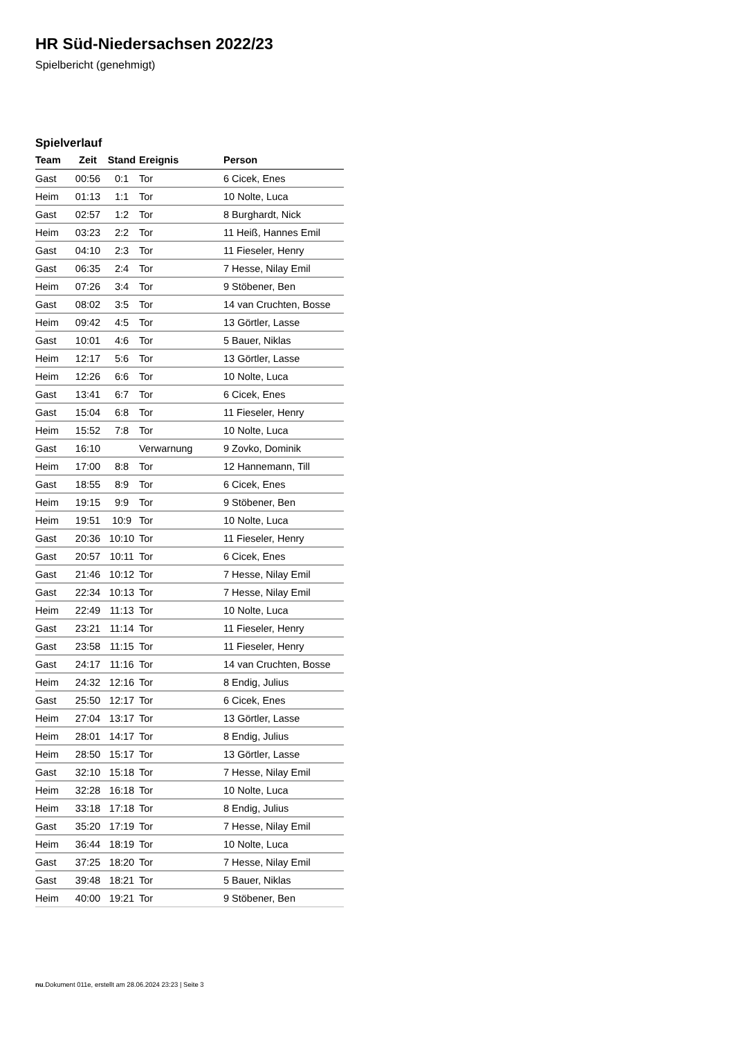HR Süd-Niedersachsen 2022/23
Spielbericht (genehmigt)
Spielverlauf
| Team | Zeit | Stand | Ereignis | Person |
| --- | --- | --- | --- | --- |
| Gast | 00:56 | 0:1 | Tor | 6 Cicek, Enes |
| Heim | 01:13 | 1:1 | Tor | 10 Nolte, Luca |
| Gast | 02:57 | 1:2 | Tor | 8 Burghardt, Nick |
| Heim | 03:23 | 2:2 | Tor | 11 Heiß, Hannes Emil |
| Gast | 04:10 | 2:3 | Tor | 11 Fieseler, Henry |
| Gast | 06:35 | 2:4 | Tor | 7 Hesse, Nilay Emil |
| Heim | 07:26 | 3:4 | Tor | 9 Stöbener, Ben |
| Gast | 08:02 | 3:5 | Tor | 14 van Cruchten, Bosse |
| Heim | 09:42 | 4:5 | Tor | 13 Görtler, Lasse |
| Gast | 10:01 | 4:6 | Tor | 5 Bauer, Niklas |
| Heim | 12:17 | 5:6 | Tor | 13 Görtler, Lasse |
| Heim | 12:26 | 6:6 | Tor | 10 Nolte, Luca |
| Gast | 13:41 | 6:7 | Tor | 6 Cicek, Enes |
| Gast | 15:04 | 6:8 | Tor | 11 Fieseler, Henry |
| Heim | 15:52 | 7:8 | Tor | 10 Nolte, Luca |
| Gast | 16:10 | | Verwarnung | 9 Zovko, Dominik |
| Heim | 17:00 | 8:8 | Tor | 12 Hannemann, Till |
| Gast | 18:55 | 8:9 | Tor | 6 Cicek, Enes |
| Heim | 19:15 | 9:9 | Tor | 9 Stöbener, Ben |
| Heim | 19:51 | 10:9 | Tor | 10 Nolte, Luca |
| Gast | 20:36 | 10:10 | Tor | 11 Fieseler, Henry |
| Gast | 20:57 | 10:11 | Tor | 6 Cicek, Enes |
| Gast | 21:46 | 10:12 | Tor | 7 Hesse, Nilay Emil |
| Gast | 22:34 | 10:13 | Tor | 7 Hesse, Nilay Emil |
| Heim | 22:49 | 11:13 | Tor | 10 Nolte, Luca |
| Gast | 23:21 | 11:14 | Tor | 11 Fieseler, Henry |
| Gast | 23:58 | 11:15 | Tor | 11 Fieseler, Henry |
| Gast | 24:17 | 11:16 | Tor | 14 van Cruchten, Bosse |
| Heim | 24:32 | 12:16 | Tor | 8 Endig, Julius |
| Gast | 25:50 | 12:17 | Tor | 6 Cicek, Enes |
| Heim | 27:04 | 13:17 | Tor | 13 Görtler, Lasse |
| Heim | 28:01 | 14:17 | Tor | 8 Endig, Julius |
| Heim | 28:50 | 15:17 | Tor | 13 Görtler, Lasse |
| Gast | 32:10 | 15:18 | Tor | 7 Hesse, Nilay Emil |
| Heim | 32:28 | 16:18 | Tor | 10 Nolte, Luca |
| Heim | 33:18 | 17:18 | Tor | 8 Endig, Julius |
| Gast | 35:20 | 17:19 | Tor | 7 Hesse, Nilay Emil |
| Heim | 36:44 | 18:19 | Tor | 10 Nolte, Luca |
| Gast | 37:25 | 18:20 | Tor | 7 Hesse, Nilay Emil |
| Gast | 39:48 | 18:21 | Tor | 5 Bauer, Niklas |
| Heim | 40:00 | 19:21 | Tor | 9 Stöbener, Ben |
nu.Dokument 011e, erstellt am 28.06.2024 23:23 | Seite 3